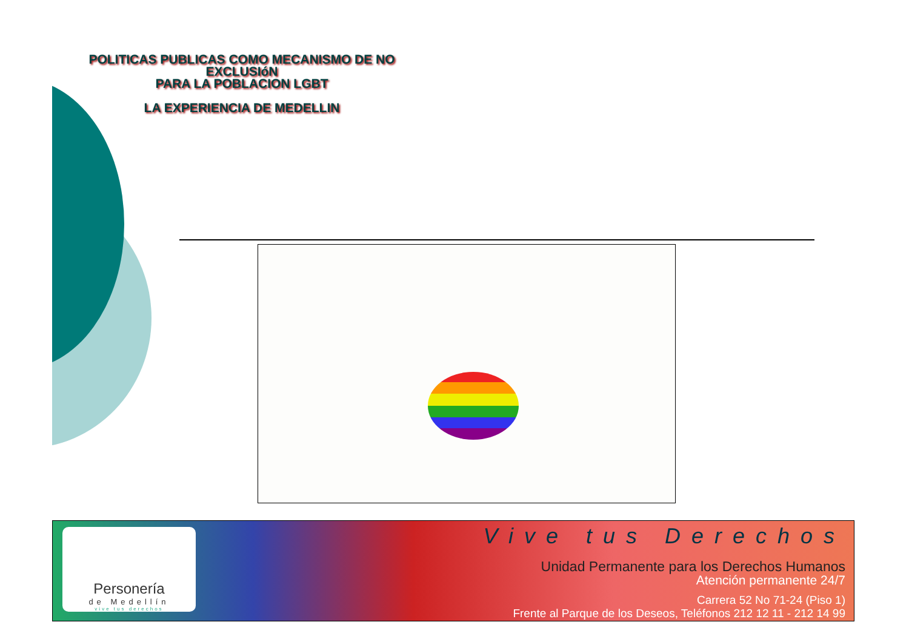POLITICAS PUBLICAS COMO MECANISMO DE NO EXCLUSIóN
PARA LA POBLACION LGBT
LA EXPERIENCIA DE MEDELLIN
Personería
de Medellín
vive tus derechos
Vive tus Derechos
Unidad Permanente para los Derechos Humanos
Atención permanente 24/7
Carrera 52 No 71-24 (Piso 1)
Frente al Parque de los Deseos, Teléfonos 212 12 11 - 212 14 99